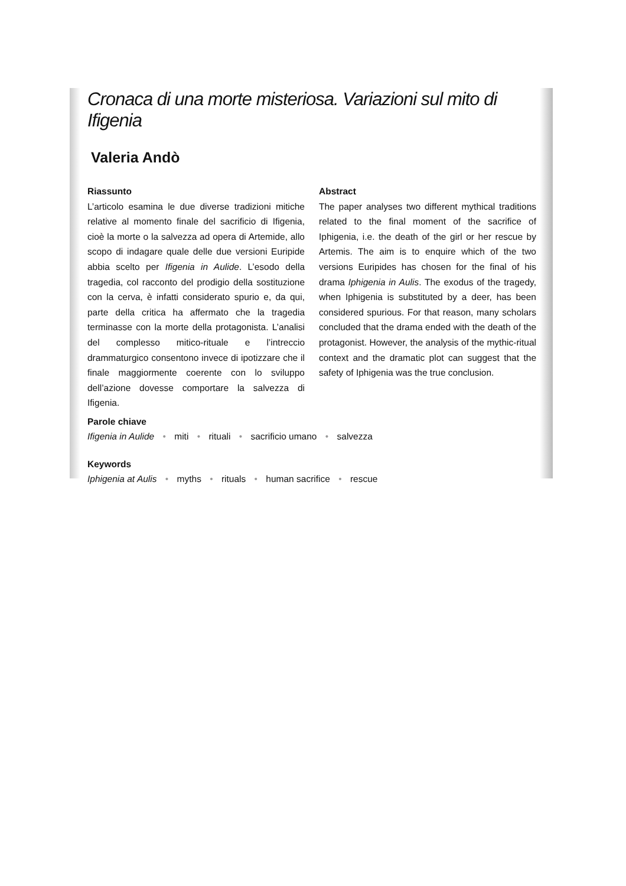Cronaca di una morte misteriosa. Variazioni sul mito di Ifigenia
Valeria Andò
Riassunto
L’articolo esamina le due diverse tradizioni mitiche relative al momento finale del sacrificio di Ifigenia, cioè la morte o la salvezza ad opera di Artemide, allo scopo di indagare quale delle due versioni Euripide abbia scelto per Ifigenia in Aulide. L’esodo della tragedia, col racconto del prodigio della sostituzione con la cerva, è infatti considerato spurio e, da qui, parte della critica ha affermato che la tragedia terminasse con la morte della protagonista. L’analisi del complesso mitico-rituale e l’intreccio drammaturgico consentono invece di ipotizzare che il finale maggiormente coerente con lo sviluppo dell’azione dovesse comportare la salvezza di Ifigenia.
Abstract
The paper analyses two different mythical traditions related to the final moment of the sacrifice of Iphigenia, i.e. the death of the girl or her rescue by Artemis. The aim is to enquire which of the two versions Euripides has chosen for the final of his drama Iphigenia in Aulis. The exodus of the tragedy, when Iphigenia is substituted by a deer, has been considered spurious. For that reason, many scholars concluded that the drama ended with the death of the protagonist. However, the analysis of the mythic-ritual context and the dramatic plot can suggest that the safety of Iphigenia was the true conclusion.
Parole chiave
Ifigenia in Aulide • miti • rituali • sacrificio umano • salvezza
Keywords
Iphigenia at Aulis • myths • rituals • human sacrifice • rescue